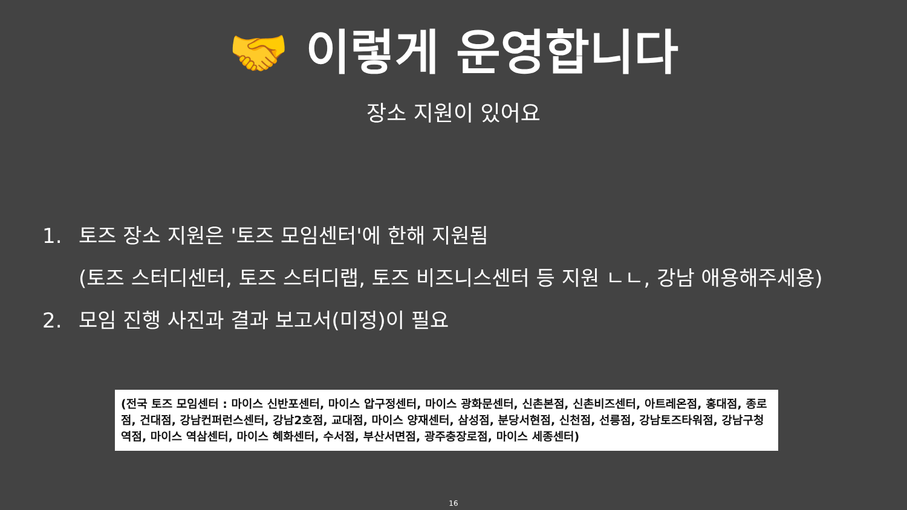🤝 이렇게 운영합니다
장소 지원이 있어요
1. 토즈 장소 지원은 '토즈 모임센터'에 한해 지원됨
(토즈 스터디센터, 토즈 스터디랩, 토즈 비즈니스센터 등 지원 ㄴㄴ, 강남 애용해주세용)
2. 모임 진행 사진과 결과 보고서(미정)이 필요
(전국 토즈 모임센터 : 마이스 신반포센터, 마이스 압구정센터, 마이스 광화문센터, 신촌본점, 신촌비즈센터, 아트레온점, 홍대점, 종로점, 건대점, 강남컨퍼런스센터, 강남2호점, 교대점, 마이스 양재센터, 삼성점, 분당서현점, 신천점, 선릉점, 강남토즈타워점, 강남구청역점, 마이스 역삼센터, 마이스 혜화센터, 수서점, 부산서면점, 광주충장로점, 마이스 세종센터)
16